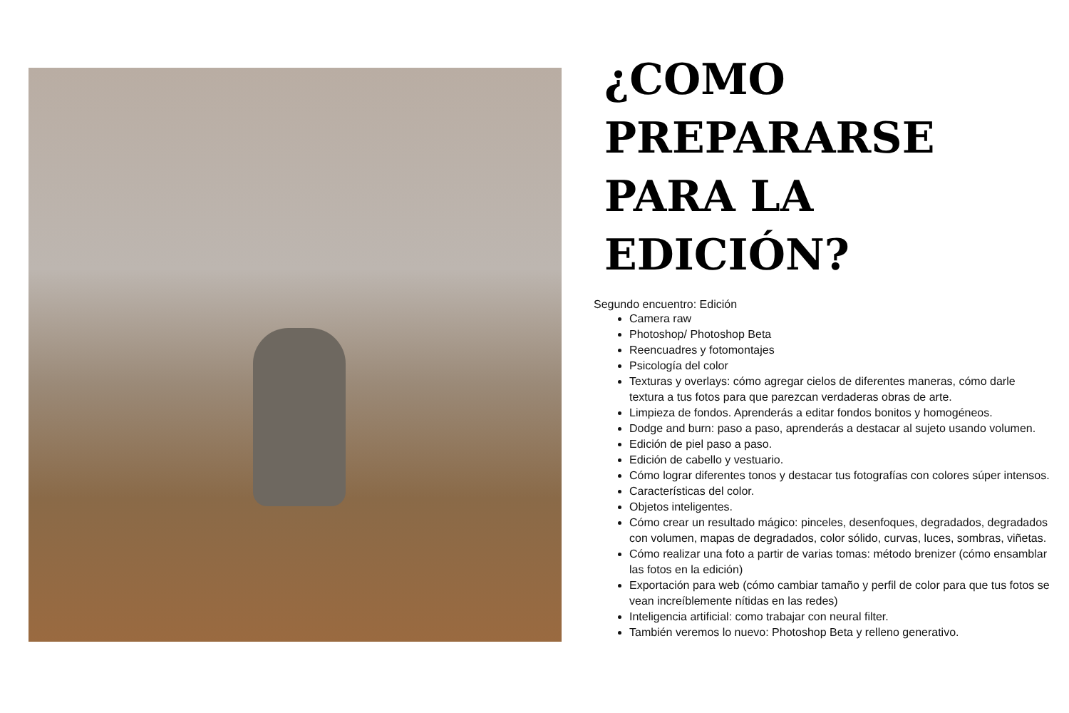¿COMO
PREPARARSE
PARA LA EDICIÓN?
Segundo encuentro: Edición
Camera raw
Photoshop/ Photoshop Beta
Reencuadres y fotomontajes
Psicología del color
Texturas y overlays: cómo agregar cielos de diferentes maneras, cómo darle textura a tus fotos para que parezcan verdaderas obras de arte.
Limpieza de fondos. Aprenderás a editar fondos bonitos y homogéneos.
Dodge and burn: paso a paso, aprenderás a destacar al sujeto usando volumen.
Edición de piel paso a paso.
Edición de cabello y vestuario.
Cómo lograr diferentes tonos y destacar tus fotografías con colores súper intensos.
Características del color.
Objetos inteligentes.
Cómo crear un resultado mágico: pinceles, desenfoques, degradados, degradados con volumen, mapas de degradados, color sólido, curvas, luces, sombras, viñetas.
Cómo realizar una foto a partir de varias tomas: método brenizer (cómo ensamblar las fotos en la edición)
Exportación para web (cómo cambiar tamaño y perfil de color para que tus fotos se vean increíblemente nítidas en las redes)
Inteligencia artificial: como trabajar con neural filter.
También veremos lo nuevo: Photoshop Beta y relleno generativo.